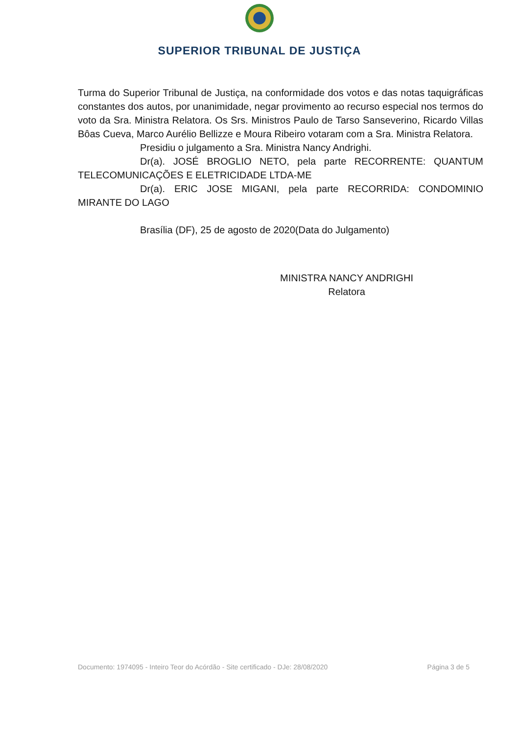SUPERIOR TRIBUNAL DE JUSTIÇA
Turma do Superior Tribunal de Justiça, na conformidade dos votos e das notas taquigráficas constantes dos autos, por unanimidade, negar provimento ao recurso especial nos termos do voto da Sra. Ministra Relatora. Os Srs. Ministros Paulo de Tarso Sanseverino, Ricardo Villas Bôas Cueva, Marco Aurélio Bellizze e Moura Ribeiro votaram com a Sra. Ministra Relatora.
Presidiu o julgamento a Sra. Ministra Nancy Andrighi.
Dr(a). JOSÉ BROGLIO NETO, pela parte RECORRENTE: QUANTUM TELECOMUNICAÇÕES E ELETRICIDADE LTDA-ME
Dr(a). ERIC JOSE MIGANI, pela parte RECORRIDA: CONDOMINIO MIRANTE DO LAGO
Brasília (DF), 25 de agosto de 2020(Data do Julgamento)
MINISTRA NANCY ANDRIGHI
Relatora
Documento: 1974095 - Inteiro Teor do Acórdão - Site certificado - DJe: 28/08/2020 Página 3 de 5